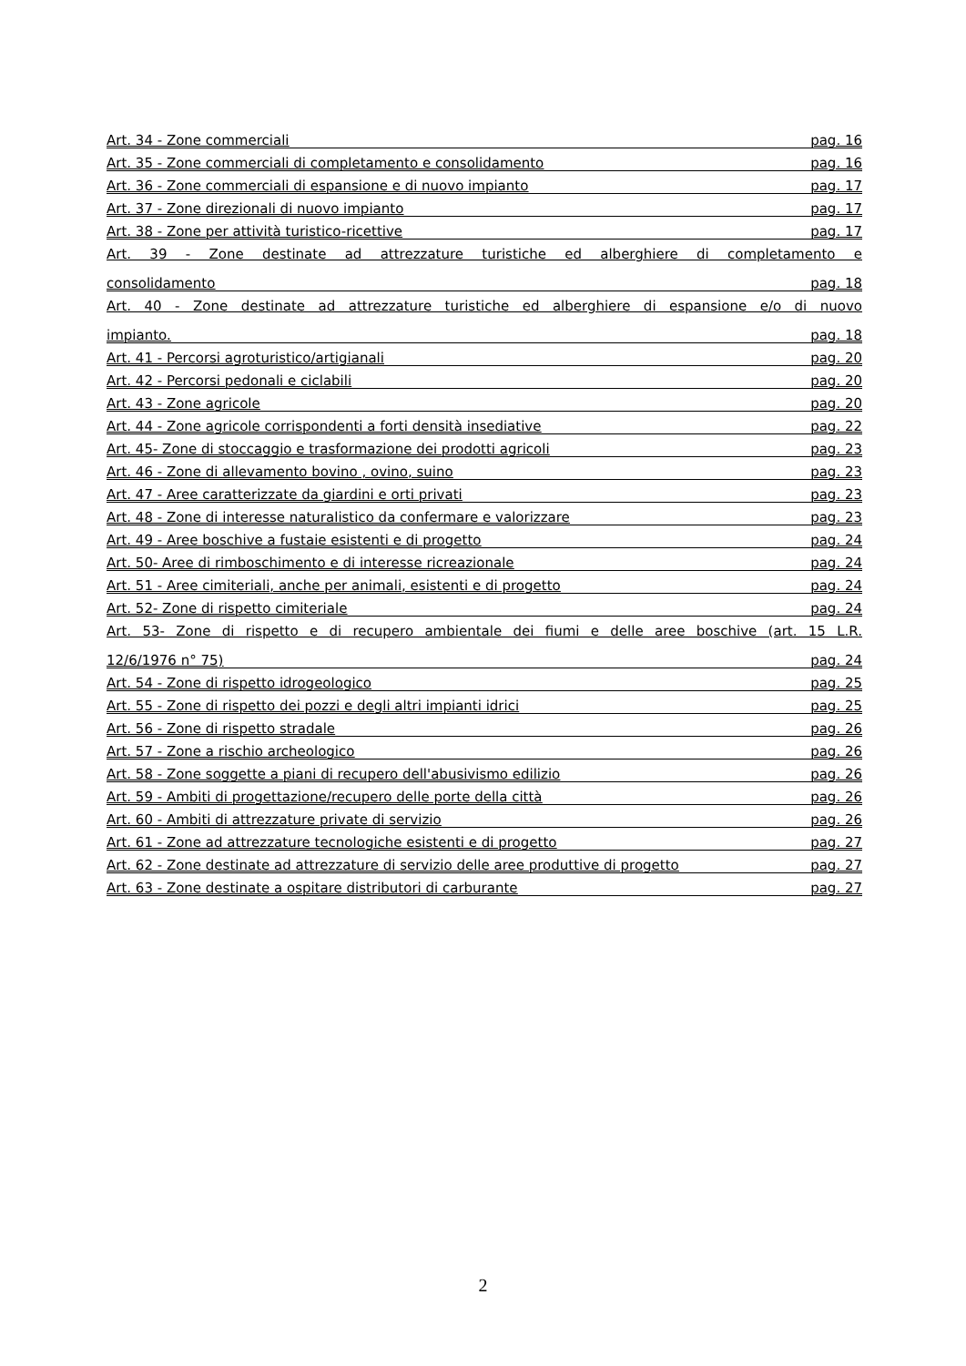Art. 34 - Zone commerciali pag. 16
Art. 35 - Zone commerciali di completamento e consolidamento pag. 16
Art. 36 - Zone commerciali di espansione e di nuovo impianto pag. 17
Art. 37 - Zone direzionali di nuovo impianto pag. 17
Art. 38 - Zone per attività turistico-ricettive pag. 17
Art. 39 - Zone destinate ad attrezzature turistiche ed alberghiere di completamento e
consolidamento pag. 18
Art. 40 - Zone destinate ad attrezzature turistiche ed alberghiere di espansione e/o di nuovo
impianto. pag. 18
Art. 41 - Percorsi agroturistico/artigianali pag. 20
Art. 42 - Percorsi pedonali e ciclabili pag. 20
Art. 43 - Zone agricole pag. 20
Art. 44 - Zone agricole corrispondenti a forti densità insediative pag. 22
Art. 45- Zone di stoccaggio e trasformazione dei prodotti agricoli pag. 23
Art. 46 - Zone di allevamento bovino , ovino, suino pag. 23
Art. 47 - Aree caratterizzate da giardini e orti privati pag. 23
Art. 48 - Zone di interesse naturalistico da confermare e valorizzare pag. 23
Art. 49 - Aree boschive a fustaie esistenti e di progetto pag. 24
Art. 50- Aree di rimboschimento e di interesse ricreazionale pag. 24
Art. 51 - Aree cimiteriali, anche per animali, esistenti e di progetto pag. 24
Art. 52- Zone di rispetto cimiteriale pag. 24
Art. 53- Zone di rispetto e di recupero ambientale dei fiumi e delle aree boschive (art. 15 L.R.
12/6/1976 n° 75) pag. 24
Art. 54 - Zone di rispetto idrogeologico pag. 25
Art. 55 - Zone di rispetto dei pozzi e degli altri impianti idrici pag. 25
Art. 56 - Zone di rispetto stradale pag. 26
Art. 57 - Zone a rischio archeologico pag. 26
Art. 58 - Zone soggette a piani di recupero dell'abusivismo edilizio pag. 26
Art. 59 - Ambiti di progettazione/recupero delle porte della città pag. 26
Art. 60 - Ambiti di attrezzature private di servizio pag. 26
Art. 61 - Zone ad attrezzature tecnologiche esistenti e di progetto pag. 27
Art. 62 - Zone destinate ad attrezzature di servizio delle aree produttive di progetto pag. 27
Art. 63 - Zone destinate a ospitare distributori di carburante pag. 27
2